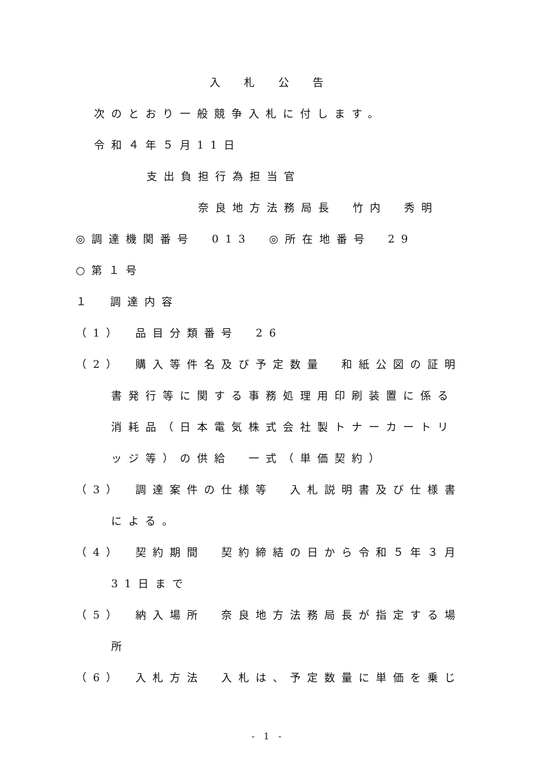入　札　公　告
次のとおり一般競争入札に付します。
令和４年５月11日
支出負担行為担当官
奈良地方法務局長　竹内　秀明
◎調達機関番号　013　◎所在地番号　29
○第１号
１　調達内容
（1）　品目分類番号　26
（2）　購入等件名及び予定数量　和紙公図の証明
書発行等に関する事務処理用印刷装置に係る
消耗品（日本電気株式会社製トナーカートリ
ッジ等）の供給　一式（単価契約）
（3）　調達案件の仕様等　入札説明書及び仕様書
による。
（4）　契約期間　契約締結の日から令和５年３月
31日まで
（5）　納入場所　奈良地方法務局長が指定する場
所
（6）　入札方法　入札は、予定数量に単価を乗じ
- 1 -